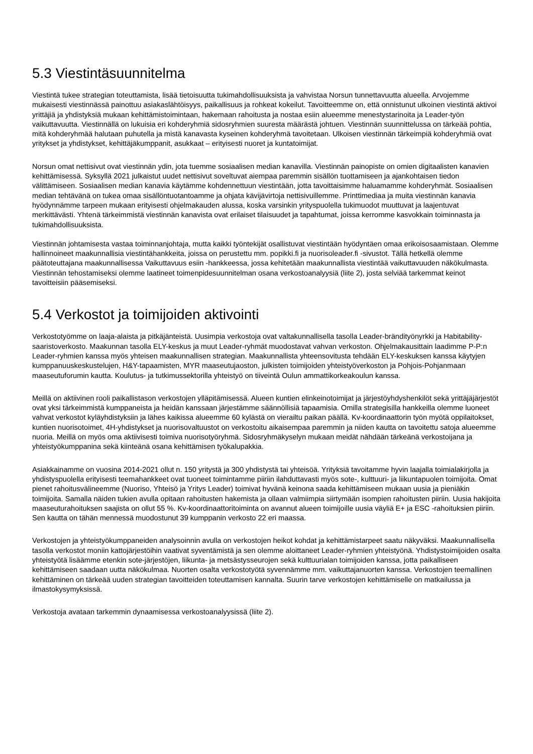5.3 Viestintäsuunnitelma
Viestintä tukee strategian toteuttamista, lisää tietoisuutta tukimahdollisuuksista ja vahvistaa Norsun tunnettavuutta alueella. Arvojemme mukaisesti viestinnässä painottuu asiakaslähtöisyys, paikallisuus ja rohkeat kokeilut. Tavoitteemme on, että onnistunut ulkoinen viestintä aktivoi yrittäjiä ja yhdistyksiä mukaan kehittämistoimintaan, hakemaan rahoitusta ja nostaa esiin alueemme menestystarinoita ja Leader-työn vaikuttavuutta. Viestinnällä on lukuisia eri kohderyhmiä sidosryhmien suuresta määrästä johtuen. Viestinnän suunnittelussa on tärkeää pohtia, mitä kohderyhmää halutaan puhutella ja mistä kanavasta kyseinen kohderyhmä tavoitetaan. Ulkoisen viestinnän tärkeimpiä kohderyhmiä ovat yritykset ja yhdistykset, kehittäjäkumppanit, asukkaat – erityisesti nuoret ja kuntatoimijat.
Norsun omat nettisivut ovat viestinnän ydin, jota tuemme sosiaalisen median kanavilla. Viestinnän painopiste on omien digitaalisten kanavien kehittämisessä. Syksyllä 2021 julkaistut uudet nettisivut soveltuvat aiempaa paremmin sisällön tuottamiseen ja ajankohtaisen tiedon välittämiseen. Sosiaalisen median kanavia käytämme kohdennettuun viestintään, jotta tavoittaisimme haluamamme kohderyhmät. Sosiaalisen median tehtävänä on tukea omaa sisällöntuotantoamme ja ohjata kävijävirtoja nettisivuillemme. Printtimediaa ja muita viestinnän kanavia hyödynnämme tarpeen mukaan erityisesti ohjelmakauden alussa, koska varsinkin yrityspuolella tukimuodot muuttuvat ja laajentuvat merkittävästi. Yhtenä tärkeimmistä viestinnän kanavista ovat erilaiset tilaisuudet ja tapahtumat, joissa kerromme kasvokkain toiminnasta ja tukimahdollisuuksista.
Viestinnän johtamisesta vastaa toiminnanjohtaja, mutta kaikki työntekijät osallistuvat viestintään hyödyntäen omaa erikoisosaamistaan. Olemme hallinnoineet maakunnallisia viestintähankkeita, joissa on perustettu mm. popikki.fi ja nuorisoleader.fi -sivustot. Tällä hetkellä olemme päätoteuttajana maakunnallisessa Vaikuttavuus esiin -hankkeessa, jossa kehitetään maakunnallista viestintää vaikuttavuuden näkökulmasta. Viestinnän tehostamiseksi olemme laatineet toimenpidesuunnitelman osana verkostoanalyysiä (liite 2), josta selviää tarkemmat keinot tavoitteisiin pääsemiseksi.
5.4 Verkostot ja toimijoiden aktivointi
Verkostotyömme on laaja-alaista ja pitkäjänteistä. Uusimpia verkostoja ovat valtakunnallisella tasolla Leader-brändityönyrkki ja Habitability-saaristoverkosto. Maakunnan tasolla ELY-keskus ja muut Leader-ryhmät muodostavat vahvan verkoston. Ohjelmakausittain laadimme P-P:n Leader-ryhmien kanssa myös yhteisen maakunnallisen strategian. Maakunnallista yhteensovitusta tehdään ELY-keskuksen kanssa käytyjen kumppanuuskeskustelujen, H&Y-tapaamisten, MYR maaseutujaoston, julkisten toimijoiden yhteistyöverkoston ja Pohjois-Pohjanmaan maaseutuforumin kautta. Koulutus- ja tutkimussektorilla yhteistyö on tiiveintä Oulun ammattikorkeakoulun kanssa.
Meillä on aktiivinen rooli paikallistason verkostojen ylläpitämisessä. Alueen kuntien elinkeinotoimijat ja järjestöyhdyshenkilöt sekä yrittäjäjärjestöt ovat yksi tärkeimmistä kumppaneista ja heidän kanssaan järjestämme säännöllisiä tapaamisia. Omilla strategisilla hankkeilla olemme luoneet vahvat verkostot kyläyhdistyksiin ja lähes kaikissa alueemme 60 kylästä on vierailtu paikan päällä. Kv-koordinaattorin työn myötä oppilaitokset, kuntien nuorisotoimet, 4H-yhdistykset ja nuorisovaltuustot on verkostoitu aikaisempaa paremmin ja niiden kautta on tavoitettu satoja alueemme nuoria. Meillä on myös oma aktiivisesti toimiva nuorisotyöryhmä. Sidosryhmäkyselyn mukaan meidät nähdään tärkeänä verkostoijana ja yhteistyökumppanina sekä kiinteänä osana kehittämisen työkalupakkia.
Asiakkainamme on vuosina 2014-2021 ollut n. 150 yritystä ja 300 yhdistystä tai yhteisöä. Yrityksiä tavoitamme hyvin laajalla toimialakirjolla ja yhdistyspuolella erityisesti teemahankkeet ovat tuoneet toimintamme piiriin ilahduttavasti myös sote-, kulttuuri- ja liikuntapuolen toimijoita. Omat pienet rahoitusvälineemme (Nuoriso, Yhteisö ja Yritys Leader) toimivat hyvänä keinona saada kehittämiseen mukaan uusia ja pieniäkin toimijoita. Samalla näiden tukien avulla opitaan rahoitusten hakemista ja ollaan valmiimpia siirtymään isompien rahoitusten piiriin. Uusia hakijoita maaseuturahoituksen saajista on ollut 55 %. Kv-koordinaattoritoiminta on avannut alueen toimijoille uusia väyliä E+ ja ESC -rahoituksien piiriin. Sen kautta on tähän mennessä muodostunut 39 kumppanin verkosto 22 eri maassa.
Verkostojen ja yhteistyökumppaneiden analysoinnin avulla on verkostojen heikot kohdat ja kehittämistarpeet saatu näkyväksi. Maakunnallisella tasolla verkostot moniin kattojärjestöihin vaativat syventämistä ja sen olemme aloittaneet Leader-ryhmien yhteistyönä. Yhdistystoimijoiden osalta yhteistyötä lisäämme etenkin sote-järjestöjen, liikunta- ja metsästysseurojen sekä kulttuurialan toimijoiden kanssa, jotta paikalliseen kehittämiseen saadaan uutta näkökulmaa. Nuorten osalta verkostotyötä syvennämme mm. vaikuttajanuorten kanssa. Verkostojen teemallinen kehittäminen on tärkeää uuden strategian tavoitteiden toteuttamisen kannalta. Suurin tarve verkostojen kehittämiselle on matkailussa ja ilmastokysymyksissä.
Verkostoja avataan tarkemmin dynaamisessa verkostoanalyysissä (liite 2).